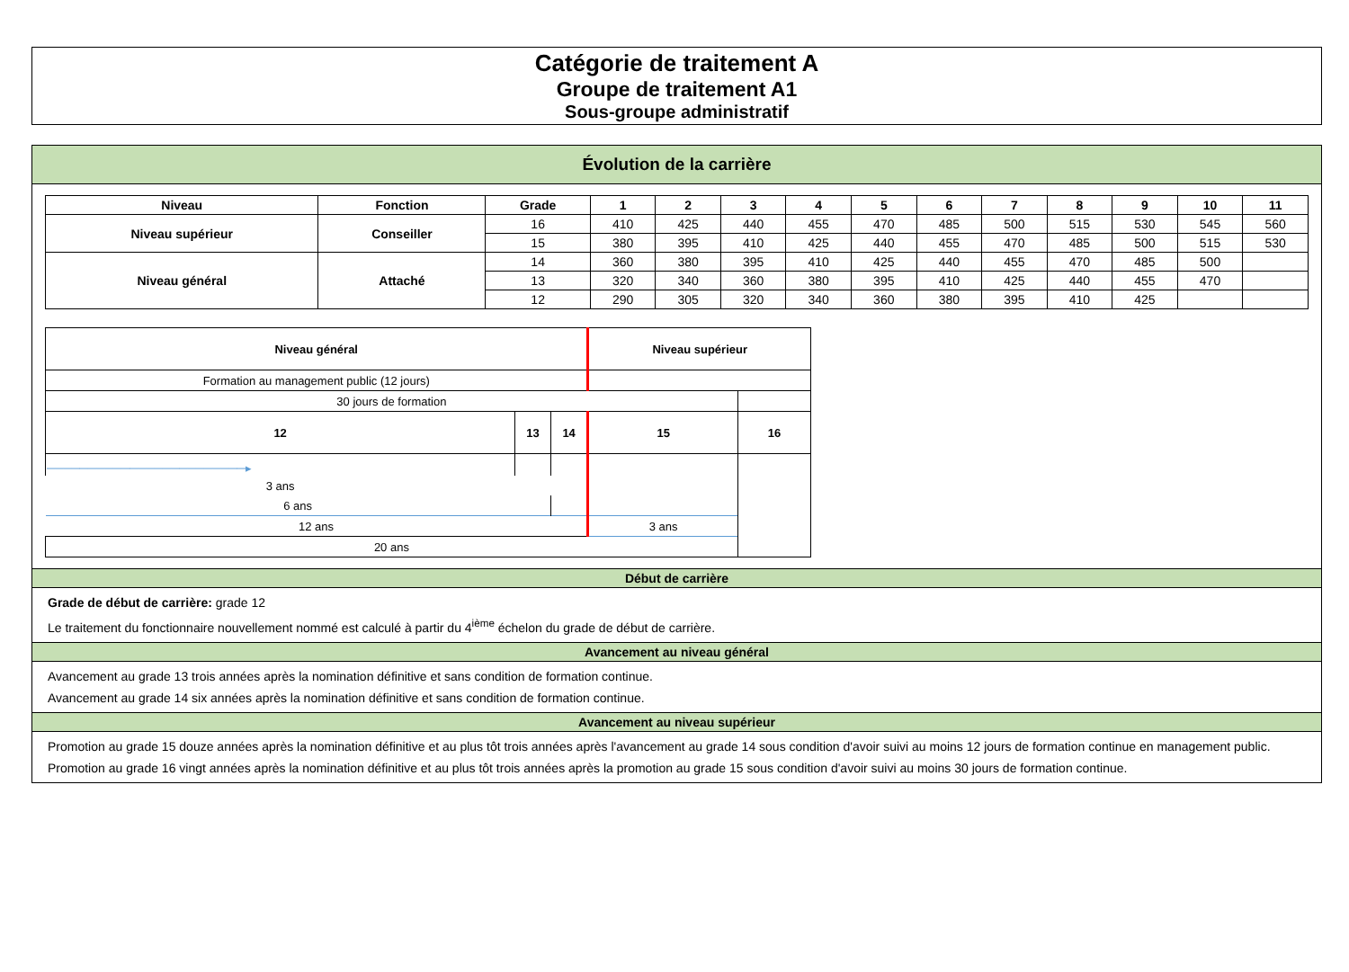Catégorie de traitement A
Groupe de traitement A1
Sous-groupe administratif
Évolution de la carrière
| Niveau | Fonction | Grade | 1 | 2 | 3 | 4 | 5 | 6 | 7 | 8 | 9 | 10 | 11 |
| --- | --- | --- | --- | --- | --- | --- | --- | --- | --- | --- | --- | --- | --- |
| Niveau supérieur | Conseiller | 16 | 410 | 425 | 440 | 455 | 470 | 485 | 500 | 515 | 530 | 545 | 560 |
| | | 15 | 380 | 395 | 410 | 425 | 440 | 455 | 470 | 485 | 500 | 515 | 530 |
| Niveau général | Attaché | 14 | 360 | 380 | 395 | 410 | 425 | 440 | 455 | 470 | 485 | 500 | |
| | | 13 | 320 | 340 | 360 | 380 | 395 | 410 | 425 | 440 | 455 | 470 | |
| | | 12 | 290 | 305 | 320 | 340 | 360 | 380 | 395 | 410 | 425 | | |
| Niveau général | | | Niveau supérieur | |
| Formation au management public (12 jours) | | | | |
| 30 jours de formation | | | | |
| 12 | 13 | 14 | 15 | 16 |
| ────────────────────────▸ | | | | |
| 3 ans | | | | |
| 6 ans | | | | |
| 12 ans | | | 3 ans | |
| 20 ans | | | | |
Début de carrière
Grade de début de carrière: grade 12
Le traitement du fonctionnaire nouvellement nommé est calculé à partir du 4<sup>ième</sup> échelon du grade de début de carrière.
Avancement au niveau général
Avancement au grade 13 trois années après la nomination définitive et sans condition de formation continue.
Avancement au grade 14 six années après la nomination définitive et sans condition de formation continue.
Avancement au niveau supérieur
Promotion au grade 15 douze années après la nomination définitive et au plus tôt trois années après l'avancement au grade 14 sous condition d'avoir suivi au moins 12 jours de formation continue en management public.
Promotion au grade 16 vingt années après la nomination définitive et au plus tôt trois années après la promotion au grade 15 sous condition d'avoir suivi au moins 30 jours de formation continue.